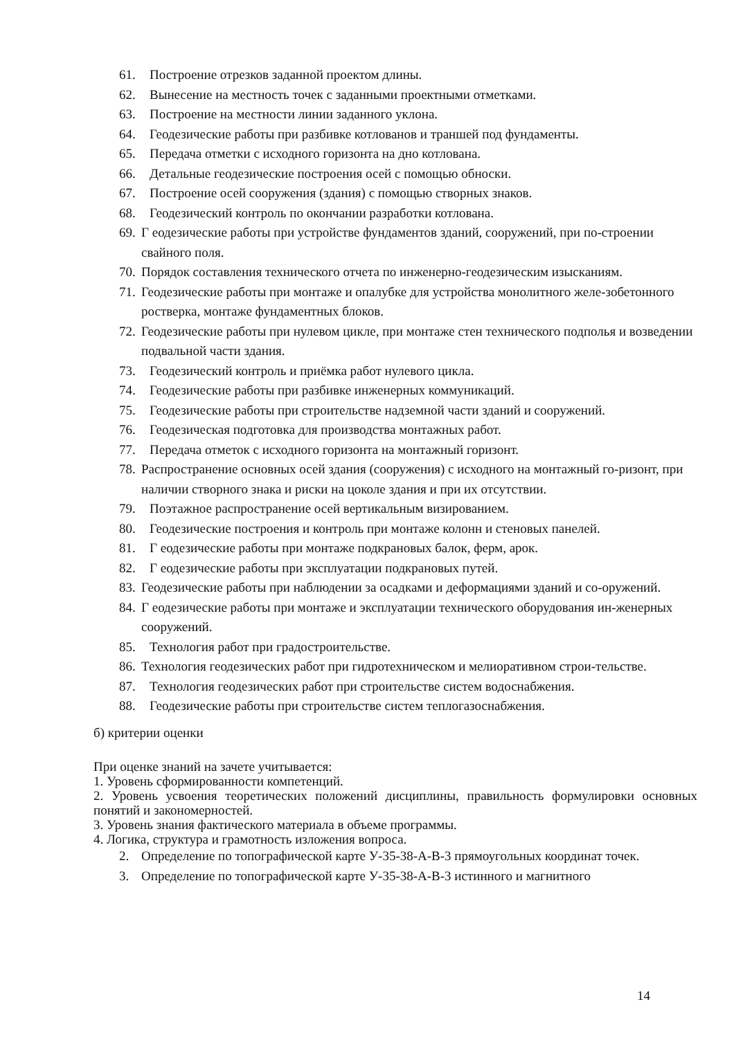61. Построение отрезков заданной проектом длины.
62. Вынесение на местность точек с заданными проектными отметками.
63. Построение на местности линии заданного уклона.
64. Геодезические работы при разбивке котлованов и траншей под фундаменты.
65. Передача отметки с исходного горизонта на дно котлована.
66. Детальные геодезические построения осей с помощью обноски.
67. Построение осей сооружения (здания) с помощью створных знаков.
68. Геодезический контроль по окончании разработки котлована.
69. Г еодезические работы при устройстве фундаментов зданий, сооружений, при по-строении свайного поля.
70. Порядок составления технического отчета по инженерно-геодезическим изысканиям.
71. Геодезические работы при монтаже и опалубке для устройства монолитного желе-зобетонного ростверка, монтаже фундаментных блоков.
72. Геодезические работы при нулевом цикле, при монтаже стен технического подполья и возведении подвальной части здания.
73. Геодезический контроль и приёмка работ нулевого цикла.
74. Геодезические работы при разбивке инженерных коммуникаций.
75. Геодезические работы при строительстве надземной части зданий и сооружений.
76. Геодезическая подготовка для производства монтажных работ.
77. Передача отметок с исходного горизонта на монтажный горизонт.
78. Распространение основных осей здания (сооружения) с исходного на монтажный го-ризонт, при наличии створного знака и риски на цоколе здания и при их отсутствии.
79. Поэтажное распространение осей вертикальным визированием.
80. Геодезические построения и контроль при монтаже колонн и стеновых панелей.
81. Г еодезические работы при монтаже подкрановых балок, ферм, арок.
82. Г еодезические работы при эксплуатации подкрановых путей.
83. Геодезические работы при наблюдении за осадками и деформациями зданий и со-оружений.
84. Г еодезические работы при монтаже и эксплуатации технического оборудования ин-женерных сооружений.
85. Технология работ при градостроительстве.
86. Технология геодезических работ при гидротехническом и мелиоративном строи-тельстве.
87. Технология геодезических работ при строительстве систем водоснабжения.
88. Геодезические работы при строительстве систем теплогазоснабжения.
б) критерии оценки
При оценке знаний на зачете учитывается:
1. Уровень сформированности компетенций.
2. Уровень усвоения теоретических положений дисциплины, правильность формулировки основных понятий и закономерностей.
3. Уровень знания фактического материала в объеме программы.
4. Логика, структура и грамотность изложения вопроса.
2. Определение по топографической карте У-35-38-А-В-3 прямоугольных координат точек.
3. Определение по топографической карте У-35-38-А-В-3 истинного и магнитного
14